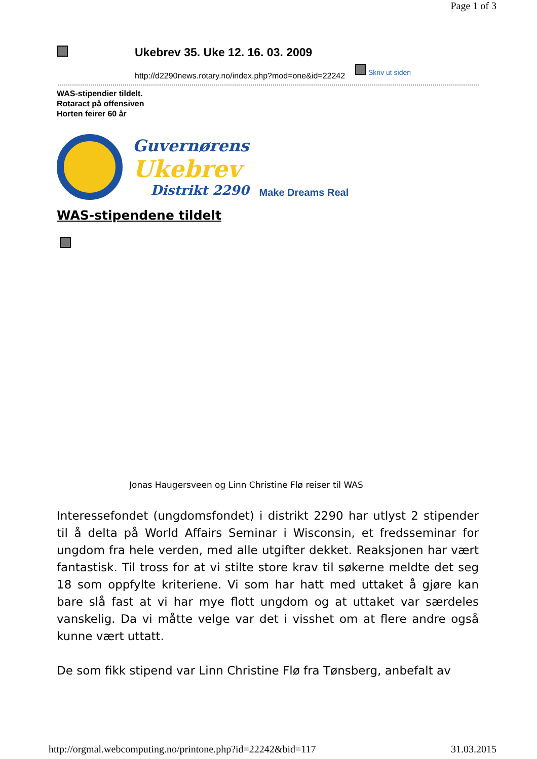Page 1 of 3
Ukebrev 35. Uke 12. 16. 03. 2009
http://d2290news.rotary.no/index.php?mod=one&id=22242
Skriv ut siden
WAS-stipendier tildelt.
Rotaract på offensiven
Horten feirer 60 år
Guvernørens
Ukebrev
Distrikt 2290
Make Dreams Real
WAS-stipendene tildelt
Jonas Haugersveen og Linn Christine Flø reiser til WAS
Interessefondet (ungdomsfondet) i distrikt 2290 har utlyst 2 stipender til å delta på World Affairs Seminar i Wisconsin, et fredsseminar for ungdom fra hele verden, med alle utgifter dekket. Reaksjonen har vært fantastisk. Til tross for at vi stilte store krav til søkerne meldte det seg 18 som oppfylte kriteriene. Vi som har hatt med uttaket å gjøre kan bare slå fast at vi har mye flott ungdom og at uttaket var særdeles vanskelig. Da vi måtte velge var det i visshet om at flere andre også kunne vært uttatt.
De som fikk stipend var Linn Christine Flø fra Tønsberg, anbefalt av
http://orgmal.webcomputing.no/printone.php?id=22242&bid=117 31.03.2015